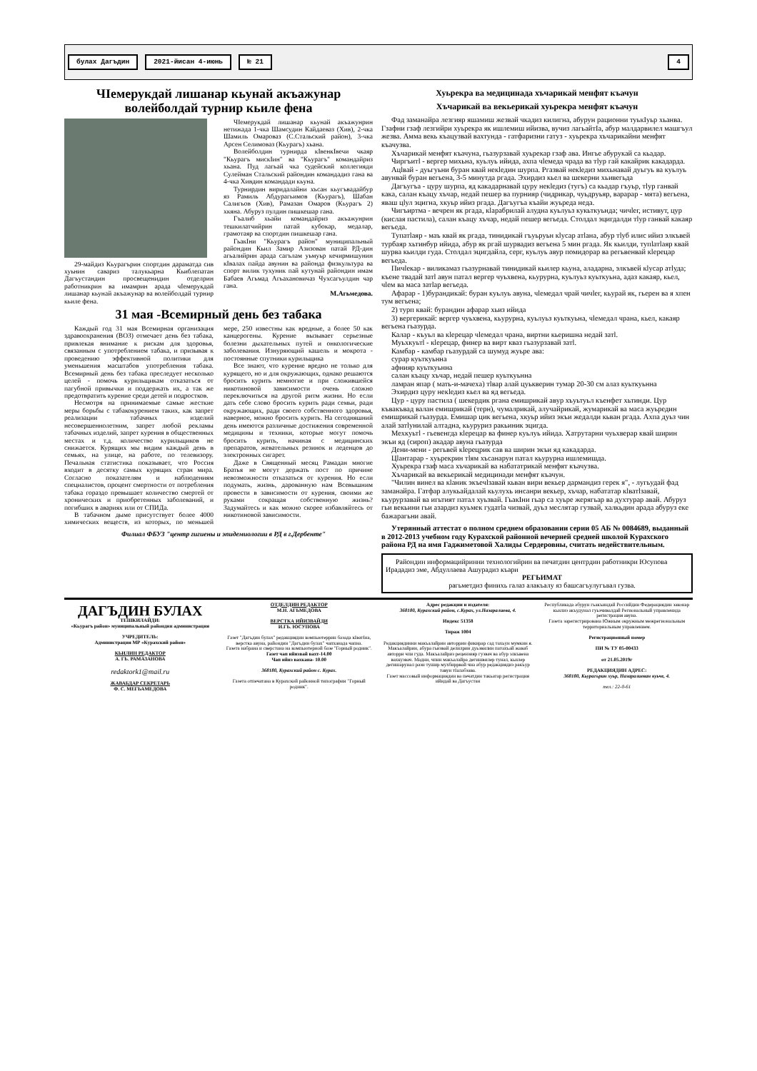булах Дагъдин 2021-йисан 4-июнь № 21 4
ЧIемерукдай лишанар кьунай акъажунар волейболдай турнир кьиле фена
29-майдиз Кьурагърин спортдин дараматда сив хуьнин савариз талукьарна Кьиблепатан Дагъустандин просвещенидин отделрин работникрин ва имамрин арада чIемерукдай лишанар кьунай акъажунар ва волейболдай турнир кьиле фена.
ЧIемерукдай лишанар кьунай акъажунрин нетижада 1-чка Шамсудин Кайдаеваз (Хив), 2-чка Шамиль Омароваз (С.Стальский район), 3-чка Арсен Селимоваз (Кьурагъ) хьана.
Волейболдин турнирда кIвенкIвечи чкаяр "Кьурагъ мискIин" ва "Кьурагъ" командайриз хьана. Пуд лагьай чка судейский коллегияди Сулейман Стальский райондин командадиз гана ва 4-чка Хивдин командади кьуна.
Турнирдин виридалайни хъсан кьугъвадайбур яз Рамиль Абдурагьимов (Кьурагъ), Шабан Салигьов (Хив), Рамазан Омаров (Кьурагъ 2) хкяна. Абуруз пулдин пишкешар гана.
Гъалиб хьайи командайриз акъажунрин тешкилатчийрин патай кубокар, медалар, грамотаяр ва спортдин пишкешар гана.
ГьакIни "Кьурагъ район" муниципальный райондин Кьил Замир Азизован патай РД-дин агьалийрин арада сагълам уьмуьр кечирмишунин кIвалах пайда авунин ва райондa физкультура ва спорт вилик тухуник пай кутунай райондин имам Бабаев Агьмад Агьахановичаз Чухсагъулдин чар гана.
М.Агьмедова.
31 мая -Всемирный день без табака
Каждый год 31 мая Всемирная организация здравоохранения (ВОЗ) отмечает день без табака, привлекая внимание к рискам для здоровья, связанным с употреблением табака, и призывая к проведению эффективной политики для уменьшения масштабов употребления табака. Всемирный день без табака преследует несколько целей - помочь курильщикам отказаться от пагубной привычки и поддержать их, а так же предотвратить курение среди детей и подростков.
Несмотря на принимаемые самые жесткие меры борьбы с табакокурением таких, как запрет реализации табачных изделий несовершеннолетним, запрет любой рекламы табачных изделий, запрет курения в общественных местах и т.д. количество курильщиков не снижается. Курящих мы видим каждый день в семьях, на улице, на работе, по телевизору. Печальная статистика показывает, что Россия входит в десятку самых курящих стран мира. Согласно показателям и наблюдениям специалистов, процент смертности от потребления табака гораздо превышает количество смертей от хронических и приобретенных заболеваний, и погибших в авариях или от СПИДа.
В табачном дыме присутствует более 4000 химических веществ, из которых, по меньшей мере, 250 известны как вредные, а более 50 как канцерогены. Курение вызывает серьезные болезни дыхательных путей и онкологические заболевания. Изнуряющий кашель и мокрота - постоянные спутники курильщика
Все знают, что курение вредно не только для курящего, но и для окружающих, однако решаются бросить курить немногие и при сложившейся никотиновой зависимости очень сложно переключиться на другой ритм жизни. Но если дать себе слово бросить курить ради семьи, ради окружающих, ради своего собственного здоровья, наверное, можно бросить курить. На сегодняшний день имеются различные достижения современной медицины и техники, которые могут помочь бросить курить, начиная с медицинских препаратов, жевательных резинок и леденцов до электронных сигарет.
Даже в Священный месяц Рамадан многие Братья не могут держать пост по причине невозможности отказаться от курения. Но если подумать, жизнь, дарованную нам Всевышним провести в зависимости от курения, своими же руками сокращая собственную жизнь? Задумайтесь и как можно скорее избавляйтесь от никотиновой зависимости.
Филиал ФБУЗ "центр гигиены и эпидемиологии в РД в г.Дербенте"
Хуьрекра ва медицинада хъчарикай менфят къачун
Хъчарикай ва векьерикай хуьрекра менфят къачун
Фад заманайра лезгияр яшамиш жезвай чкадиз килигна, абурун рационни туькIуьр хьанва. Гзафни гзаф лезгийри хуьрекра як ишлемиш ийизва, вучиз лагьайтIа, абур малдарвилел машгъул жезва. Амма векь къацузвай вахтунда - гатфаризни гатуз - хуьрекра хъчарикайни менфят къачузва.
Хъчарикай менфят къачуна, гьазурзавай хуьрекар гзаф ава. Ингье абурукай са кьадар.
Чиргъитl - вергер михьна, куьлуь ийида, ахпа чlемеда чрада ва тlуp гай какайрик какадарда.
Ацlвай - дуьгуьни буран квай некlедин шурпа. Ргазвай некlедиз михьнавай дуьгуь ва куьлуь авунвай буран вегьена, 3-5 минутда ргада. Эхирдиз кьел ва шекерни хьивегьда
Дагъугъа - цуру шурпа, яд какадарнавай цуру некlедиз (тугъ) са кьадар гъуьр, тlуp ганвай кака, салан къацу хъчар, недай пешер ва пурнияр (чидрикар, чуьдруьяр, варарар - мята) вегьена, яваш цlул эцигна, хкуьр ийиз ргада. Дагъугъа къайи жуьреда неда.
Чигъиртма - вечрен як ргада, кlарабрилай алудна куьлуьз кукьткуьнда; чичlег, истивут, цур (кислая пастила), салан къацу хъчар, недай пешер вегьеда. Столдал эцигдалди тlуp ганвай какаяр вегьеда.
Тупатlаяр - маъ квай як ргада, тинидикай гъуьруьн кlусар атlана, абур тlуб илис ийиз элкъвей турбаяр хьтинбур ийида, абур як ргай шурвадиз вегьена 5 мин ргада. Як кьилди, тупlатlаяр квай шурва кьилди гуда. Столдал эцигдайла, серг, куьлуь авур помидорар ва регьвенвай кlерецар вегьеда.
Пичlекар - виликамаз гьазурнавай тинидикай кьилер кьуна, аладарна, элкъвей кlусар атlуда; къене твадай затl авун патал вергер чуьхвена, кьурурна, куьлуьз куьткуьна, адаз какаяр, кьел, чlем ва маса затlар вегьеда.
Афарар - 1)бурандикай: буран куьлуь авуна, чlемедал чрай чичlег, кьурай як, гьерен ва я хпен тум вегьена;
2) турп квай: бурандин афарар хьиз ийида
3) вергерикай: вергер чуьхвена, кьурурна, куьлуьз куьткуьна, чlемедал чрана, кьел, какаяр вегьена гьазурда.
Калар - къуьл ва кlерецар чlемедал чрана, виртни кьеришна недай затl.
Муьхкуьтl - кlерецар, финер ва вирт кваз гьазурзавай затl.
Камбар - камбар гьазурдай са шумуд жуьре ава:
сурар куьткуьнна
афнияр куьткуьнна
салан къацу хъчар, недай пешер куьткуьнна
ламран япар ( мать-и-мачеха) тlвар алай цуьквeрин тумар 20-30 см алаз куьткуьнна
Эхирдиз цуру некlедиз кьел ва яд вегьеда.
Цур - цуру пастила ( шекердик ргана емишрикай авур хъуьтуьл къенфет хьтинди. Цур къвакъвад валан емишрикай (терн), чумалрикай, алучайрикай, жумарикай ва маса жуьредин емишрикай гьазурда. Емишар цик вегьена, хкуьр ийиз экъи жедалди кьван ргада. Ахпа дуьз чин алай затlунилай алтадна, кьуруриз ракьиник эцигда.
Мехкуьтl - гьевенгда кlерецар ва финер куьлуь ийида. Хатрутарни чуьхверар квай ширин экъи яд (сироп) акадар авуна гьазурда
Дени-мени - регьвей кlерецрик сав ва ширин экъи яд какадарда.
Цlантарар - хуьрекрин тlям хъсанарун патал кьурурна ишлемишда.
Хуьрекра гзаф маса хъчарикай ва набататрикай менфят къачузва.
Хъчарикай ва векьерикай медицинади менфят къачун.
"Чилин винел ва кlаник экъечlзавай кьван вири векьер дармандиз герек я", - лугьудай фад заманайра. Гатфар алукьайдалай кьулухь инсанри векьер, хъчар, набататар кlватlзавай, кьурурзавай ва игьтият патал хуьзвай. ГьакIни гьар са хуьре жерягьар ва духтурар авай. Абуруз гьи векьини гьи азардиз куьмек гудатlа чизвай, дуьз меслятар гузвай, халкьдин арада абуруз еке бажарагьни авай.
Утерянный аттестат о полном среднем образовании серии 05 АБ № 0084689, выданный в 2012-2013 учебном году Курахской районной вечерней средней школой Курахского района РД на имя Гаджиметовой Халиды Сердеровны, считать недействительным.
Райондин информацийринни технологийрин ва печатдин центрдин работникри Юсупова Ирададиз эме, Абдуллаева Ашурадиз къари
РЕГЬИМАТ
рагьметдиз финихь галаз алакъалу яз башсагъулугъвал гузва.
ДАГЪДИН БУЛАХ
ТЕШКИЛАЙДИ:
«Кьурагъ район» муниципальный райондин администрация
УЧРЕДИТЕЛЬ:
Администрация МР «Курахский район»
КЬИЛИН РЕДАКТОР
А. ГЬ. РАМАЗАНОВА
redaktork1@mail.ru
ЖАВАБДАР СЕКРЕТАРЬ
Ф. С. МЕГЬАМЕДОВА
ОТДЕЛДИН РЕДАКТОР
М.Н. АГЬМЕДОВА
ВЕРСТКА ИЙИЗВАЙДИ
И.ГЬ. ЮСУПОВА
Газет "Дагъдин булах" редакциядин компьютеррин базада кIватIна, верстка авуна, райондин "Дагъдин булах" чапханада чапна.
Газета набрана и сверстана на компьютерной базе "Горный родник".
Газет чап ийизвай вахт-14.00
Чап ийиз вахкана- 10.00
368180, Курахский район с. Курах.
Газета отпечатана в Курахской районной типографии "Горный родник".
Адрес редакции и издателя:
368180, Курахский район, с.Курах, ул.Назаралиева, 4.
Индекс 51358
Тираж 1004
Редакциядинни макъалайрин авторрин фикирар сад тахьун мумкин я. Макъалайрин, абура гьизвай делилрин дуьзвилин патахъай жаваб авторри чпи гуда. Макъалайриз рецензияр гузвач ва абур элкъвена вахкузвач. Мадни, чпин макъалайра дегишвилер тунал, кьилер дегишарунал рази тушир мухбиррвай чна абур редакциядиз ракъур тавун тIалабзава.
Газет массовый информациядин ва печатдин такьатар регистрация ийидай ва Дагъустан
Республикада абурун гьакъиндай Российдин Федерациядин законар кьилиз акъудунал гуьзчивалдай Региональный управленида регистрация авуна.
Газета зарегистрирована Южным окружным межрегиональным территориальным управлением.
Регистрационный номер
ПИ № ТУ 05-00433
от 21.05.2019г
РЕДАКЦИЯДИН АДРЕС:
368180, Кьурагърин хуьр, Назаралиеван куьче, 4.
тел.: 22-0-61